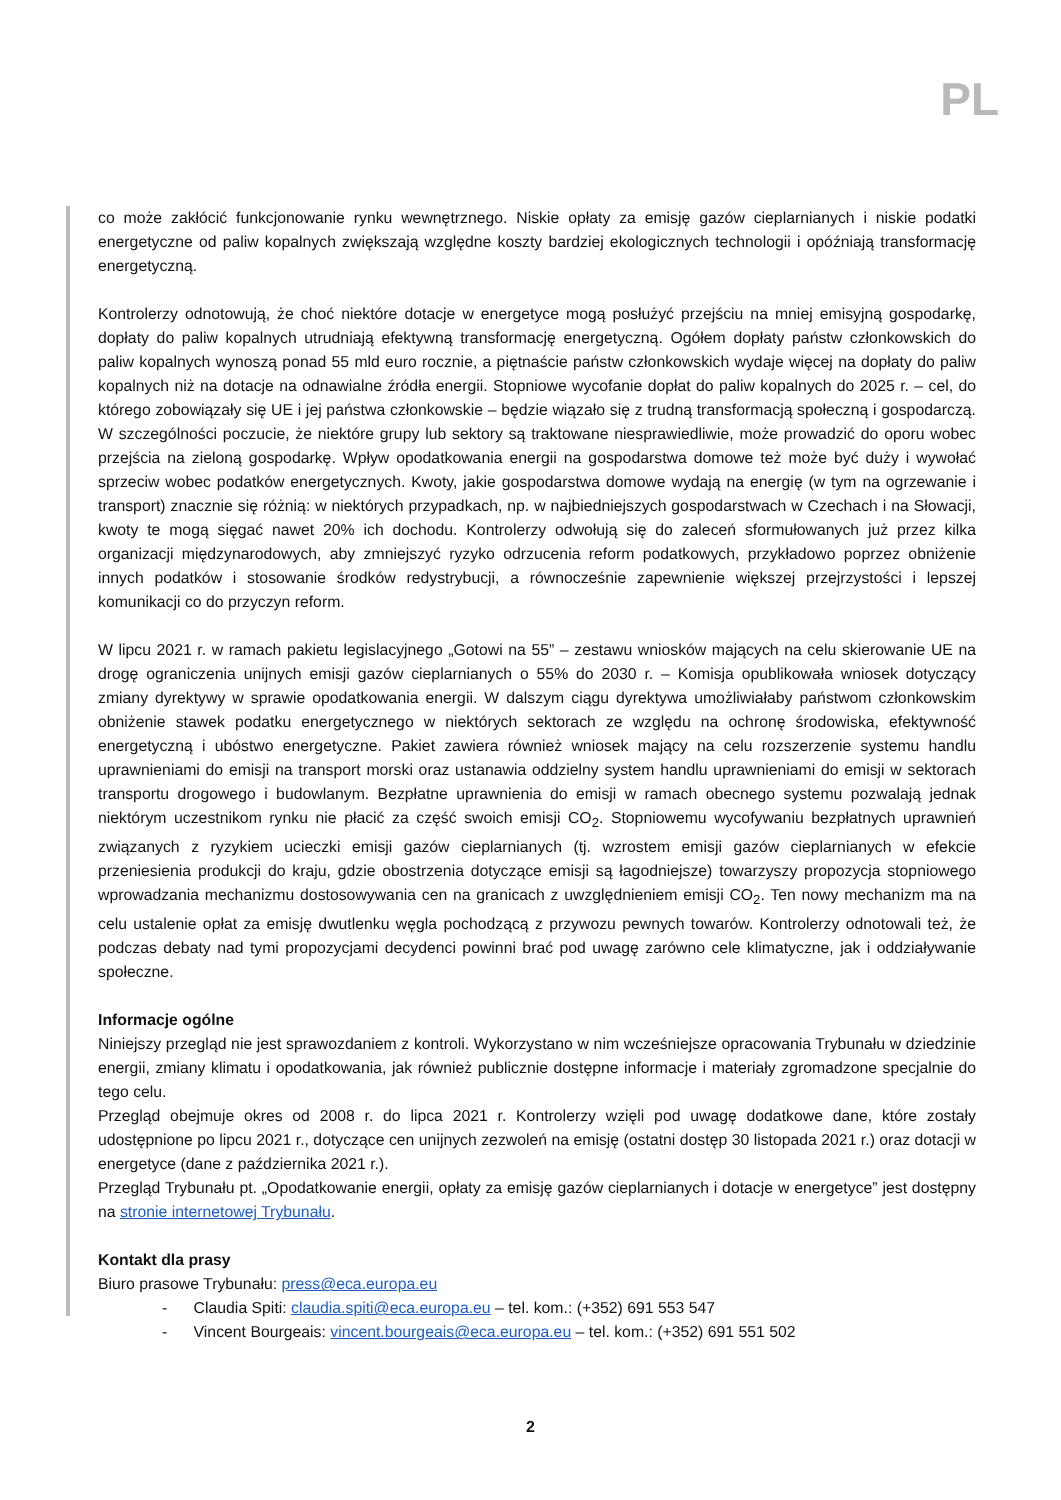PL
co może zakłócić funkcjonowanie rynku wewnętrznego. Niskie opłaty za emisję gazów cieplarnianych i niskie podatki energetyczne od paliw kopalnych zwiększają względne koszty bardziej ekologicznych technologii i opóźniają transformację energetyczną.
Kontrolerzy odnotowują, że choć niektóre dotacje w energetyce mogą posłużyć przejściu na mniej emisyjną gospodarkę, dopłaty do paliw kopalnych utrudniają efektywną transformację energetyczną. Ogółem dopłaty państw członkowskich do paliw kopalnych wynoszą ponad 55 mld euro rocznie, a piętnaście państw członkowskich wydaje więcej na dopłaty do paliw kopalnych niż na dotacje na odnawialne źródła energii. Stopniowe wycofanie dopłat do paliw kopalnych do 2025 r. – cel, do którego zobowiązały się UE i jej państwa członkowskie – będzie wiązało się z trudną transformacją społeczną i gospodarczą. W szczególności poczucie, że niektóre grupy lub sektory są traktowane niesprawiedliwie, może prowadzić do oporu wobec przejścia na zieloną gospodarkę. Wpływ opodatkowania energii na gospodarstwa domowe też może być duży i wywołać sprzeciw wobec podatków energetycznych. Kwoty, jakie gospodarstwa domowe wydają na energię (w tym na ogrzewanie i transport) znacznie się różnią: w niektórych przypadkach, np. w najbiedniejszych gospodarstwach w Czechach i na Słowacji, kwoty te mogą sięgać nawet 20% ich dochodu. Kontrolerzy odwołują się do zaleceń sformułowanych już przez kilka organizacji międzynarodowych, aby zmniejszyć ryzyko odrzucenia reform podatkowych, przykładowo poprzez obniżenie innych podatków i stosowanie środków redystrybucji, a równocześnie zapewnienie większej przejrzystości i lepszej komunikacji co do przyczyn reform.
W lipcu 2021 r. w ramach pakietu legislacyjnego „Gotowi na 55” – zestawu wniosków mających na celu skierowanie UE na drogę ograniczenia unijnych emisji gazów cieplarnianych o 55% do 2030 r. – Komisja opublikowała wniosek dotyczący zmiany dyrektywy w sprawie opodatkowania energii. W dalszym ciągu dyrektywa umożliwiałaby państwom członkowskim obniżenie stawek podatku energetycznego w niektórych sektorach ze względu na ochronę środowiska, efektywność energetyczną i ubóstwo energetyczne. Pakiet zawiera również wniosek mający na celu rozszerzenie systemu handlu uprawnieniami do emisji na transport morski oraz ustanawia oddzielny system handlu uprawnieniami do emisji w sektorach transportu drogowego i budowlanym. Bezpłatne uprawnienia do emisji w ramach obecnego systemu pozwalają jednak niektórym uczestnikom rynku nie płacić za część swoich emisji CO<sub>2</sub>. Stopniowemu wycofywaniu bezpłatnych uprawnień związanych z ryzykiem ucieczki emisji gazów cieplarnianych (tj. wzrostem emisji gazów cieplarnianych w efekcie przeniesienia produkcji do kraju, gdzie obostrzenia dotyczące emisji są łagodniejsze) towarzyszy propozycja stopniowego wprowadzania mechanizmu dostosowywania cen na granicach z uwzględnieniem emisji CO<sub>2</sub>. Ten nowy mechanizm ma na celu ustalenie opłat za emisję dwutlenku węgla pochodzącą z przywozu pewnych towarów. Kontrolerzy odnotowali też, że podczas debaty nad tymi propozycjami decydenci powinni brać pod uwagę zarówno cele klimatyczne, jak i oddziaływanie społeczne.
Informacje ogólne
Niniejszy przegląd nie jest sprawozdaniem z kontroli. Wykorzystano w nim wcześniejsze opracowania Trybunału w dziedzinie energii, zmiany klimatu i opodatkowania, jak również publicznie dostępne informacje i materiały zgromadzone specjalnie do tego celu.
Przegląd obejmuje okres od 2008 r. do lipca 2021 r. Kontrolerzy wzięli pod uwagę dodatkowe dane, które zostały udostępnione po lipcu 2021 r., dotyczące cen unijnych zezwoleń na emisję (ostatni dostęp 30 listopada 2021 r.) oraz dotacji w energetyce (dane z października 2021 r.).
Przegląd Trybunału pt. „Opodatkowanie energii, opłaty za emisję gazów cieplarnianych i dotacje w energetyce” jest dostępny na stronie internetowej Trybunału.
Kontakt dla prasy
Biuro prasowe Trybunału: press@eca.europa.eu
- Claudia Spiti: claudia.spiti@eca.europa.eu – tel. kom.: (+352) 691 553 547
- Vincent Bourgeais: vincent.bourgeais@eca.europa.eu – tel. kom.: (+352) 691 551 502
2